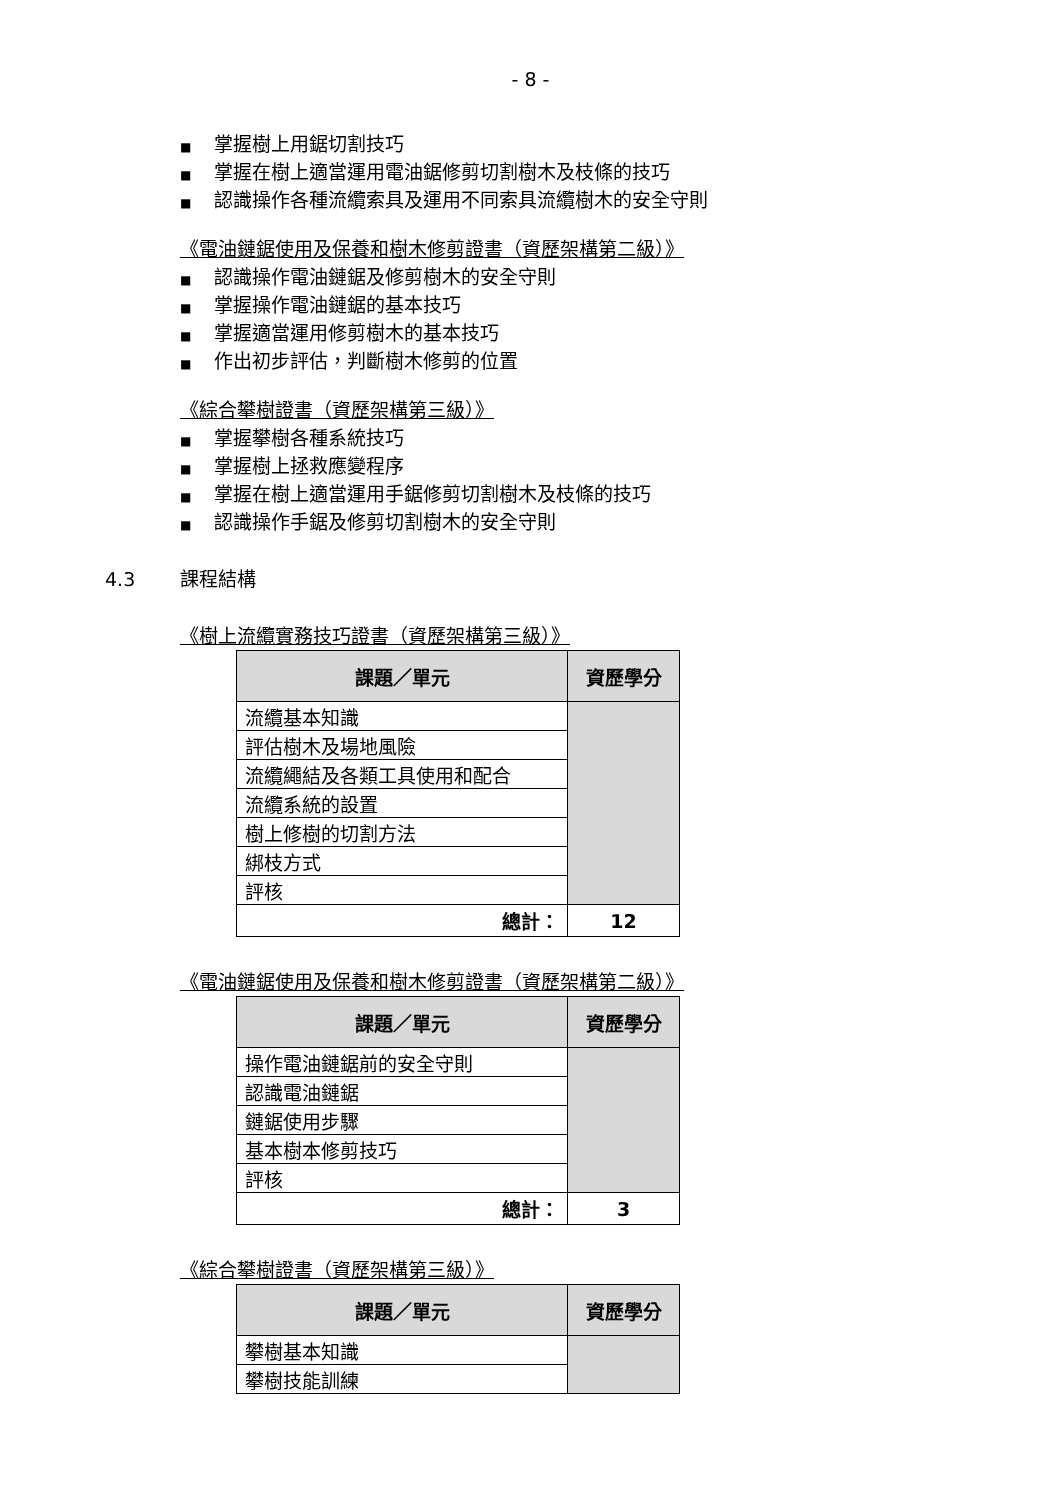- 8 -
■ 掌握樹上用鋸切割技巧
■ 掌握在樹上適當運用電油鋸修剪切割樹木及枝條的技巧
■ 認識操作各種流纜索具及運用不同索具流纜樹木的安全守則
《電油鏈鋸使用及保養和樹木修剪證書（資歷架構第二級）》
■ 認識操作電油鏈鋸及修剪樹木的安全守則
■ 掌握操作電油鏈鋸的基本技巧
■ 掌握適當運用修剪樹木的基本技巧
■ 作出初步評估，判斷樹木修剪的位置
《綜合攀樹證書（資歷架構第三級）》
■ 掌握攀樹各種系統技巧
■ 掌握樹上拯救應變程序
■ 掌握在樹上適當運用手鋸修剪切割樹木及枝條的技巧
■ 認識操作手鋸及修剪切割樹木的安全守則
4.3 課程結構
《樹上流纜實務技巧證書（資歷架構第三級）》
| 課題／單元 | 資歷學分 |
| --- | --- |
| 流纜基本知識 | |
| 評估樹木及場地風險 | |
| 流纜繩結及各類工具使用和配合 | |
| 流纜系統的設置 | |
| 樹上修樹的切割方法 | |
| 綁枝方式 | |
| 評核 | |
| 總計： | 12 |
《電油鏈鋸使用及保養和樹木修剪證書（資歷架構第二級）》
| 課題／單元 | 資歷學分 |
| --- | --- |
| 操作電油鏈鋸前的安全守則 | |
| 認識電油鏈鋸 | |
| 鏈鋸使用步驟 | |
| 基本樹本修剪技巧 | |
| 評核 | |
| 總計： | 3 |
《綜合攀樹證書（資歷架構第三級）》
| 課題／單元 | 資歷學分 |
| --- | --- |
| 攀樹基本知識 | |
| 攀樹技能訓練 | |